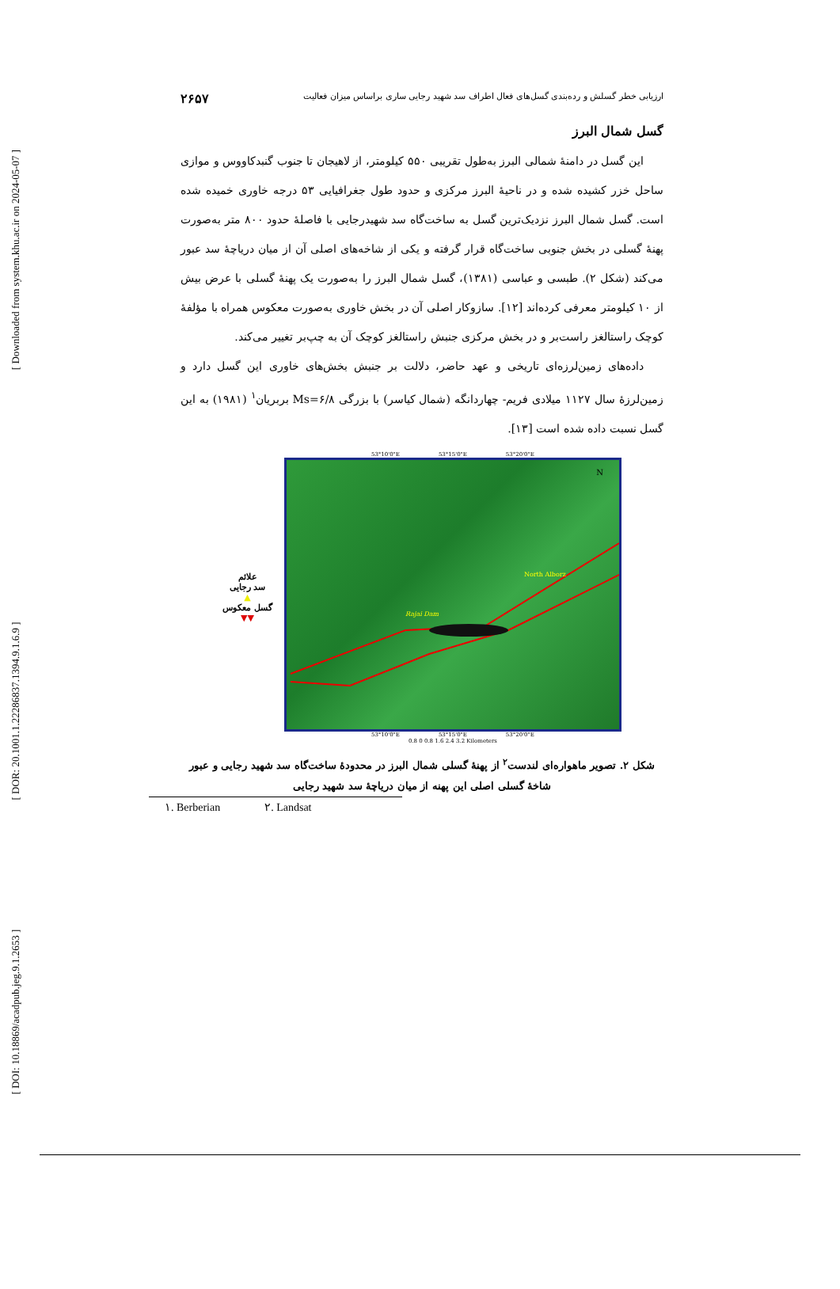[ Downloaded from system.khu.ac.ir on 2024-05-07 ]
[ DOR: 20.1001.1.22286837.1394.9.1.6.9 ]
[ DOI: 10.18869/acadpub.jeg.9.1.2653 ]
ارزیابی خطر گسلش و رده‌بندی گسل‌های فعال اطراف سد شهید رجایی ساری براساس میزان فعالیت ۲۶۵۷
گسل شمال البرز
این گسل در دامنهٔ شمالی البرز به‌طول تقریبی ۵۵۰ کیلومتر، از لاهیجان تا جنوب گنبدکاووس و موازی ساحل خزر کشیده شده و در ناحیهٔ البرز مرکزی و حدود طول جغرافیایی ۵۳ درجه خاوری خمیده شده است. گسل شمال البرز نزدیک‌ترین گسل به ساخت‌گاه سد شهیدرجایی با فاصلهٔ حدود ۸۰۰ متر به‌صورت پهنهٔ گسلی در بخش جنوبی ساخت‌گاه قرار گرفته و یکی از شاخه‌های اصلی آن از میان دریاچهٔ سد عبور می‌کند (شکل ۲). طبسی و عباسی (۱۳۸۱)، گسل شمال البرز را به‌صورت یک پهنهٔ گسلی با عرض بیش از ۱۰ کیلومتر معرفی کرده‌اند [۱۲]. سازوکار اصلی آن در بخش خاوری به‌صورت معکوس همراه با مؤلفهٔ کوچک راستالغز راست‌بر و در بخش مرکزی جنبش راستالغز کوچک آن به چپ‌بر تغییر می‌کند.
داده‌های زمین‌لرزه‌ای تاریخی و عهد حاضر، دلالت بر جنبش بخش‌های خاوری این گسل دارد و زمین‌لرزهٔ سال ۱۱۲۷ میلادی فریم- چهاردانگه (شمال کیاسر) با بزرگی Ms=۶/۸ بربریان<sup>۱</sup> (۱۹۸۱) به این گسل نسبت داده شده است [۱۳].
علائم
سد رجایی
▲
گسل معکوس
▼▼
53°10'0"E 53°15'0"E 53°20'0"E
Rajai Dam
North Alborz
N
53°10'0"E 53°15'0"E 53°20'0"E
0.8 0 0.8 1.6 2.4 3.2 Kilometers
شکل ۲. تصویر ماهواره‌ای لندست<sup>۲</sup> از پهنهٔ گسلی شمال البرز در محدودهٔ ساخت‌گاه سد شهید رجایی و عبور شاخهٔ گسلی اصلی این پهنه از میان دریاچهٔ سد شهید رجایی
۱. Berberian ۲. Landsat